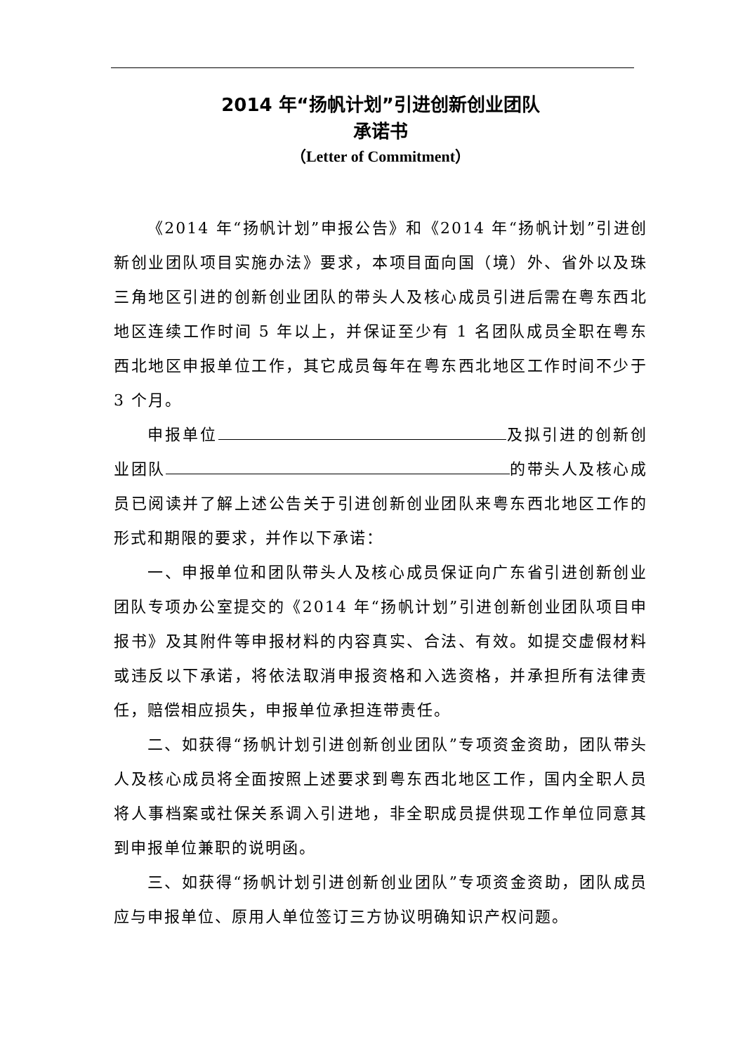2014 年“扬帆计划”引进创新创业团队
承诺书
（Letter of Commitment）
《2014 年“扬帆计划”申报公告》和《2014 年“扬帆计划”引进创新创业团队项目实施办法》要求，本项目面向国（境）外、省外以及珠三角地区引进的创新创业团队的带头人及核心成员引进后需在粤东西北地区连续工作时间 5 年以上，并保证至少有 1 名团队成员全职在粤东西北地区申报单位工作，其它成员每年在粤东西北地区工作时间不少于 3 个月。
申报单位 及拟引进的创新创业团队 的带头人及核心成员已阅读并了解上述公告关于引进创新创业团队来粤东西北地区工作的形式和期限的要求，并作以下承诺：
一、申报单位和团队带头人及核心成员保证向广东省引进创新创业团队专项办公室提交的《2014 年“扬帆计划”引进创新创业团队项目申报书》及其附件等申报材料的内容真实、合法、有效。如提交虚假材料或违反以下承诺，将依法取消申报资格和入选资格，并承担所有法律责任，赔偿相应损失，申报单位承担连带责任。
二、如获得“扬帆计划引进创新创业团队”专项资金资助，团队带头人及核心成员将全面按照上述要求到粤东西北地区工作，国内全职人员将人事档案或社保关系调入引进地，非全职成员提供现工作单位同意其到申报单位兼职的说明函。
三、如获得“扬帆计划引进创新创业团队”专项资金资助，团队成员应与申报单位、原用人单位签订三方协议明确知识产权问题。